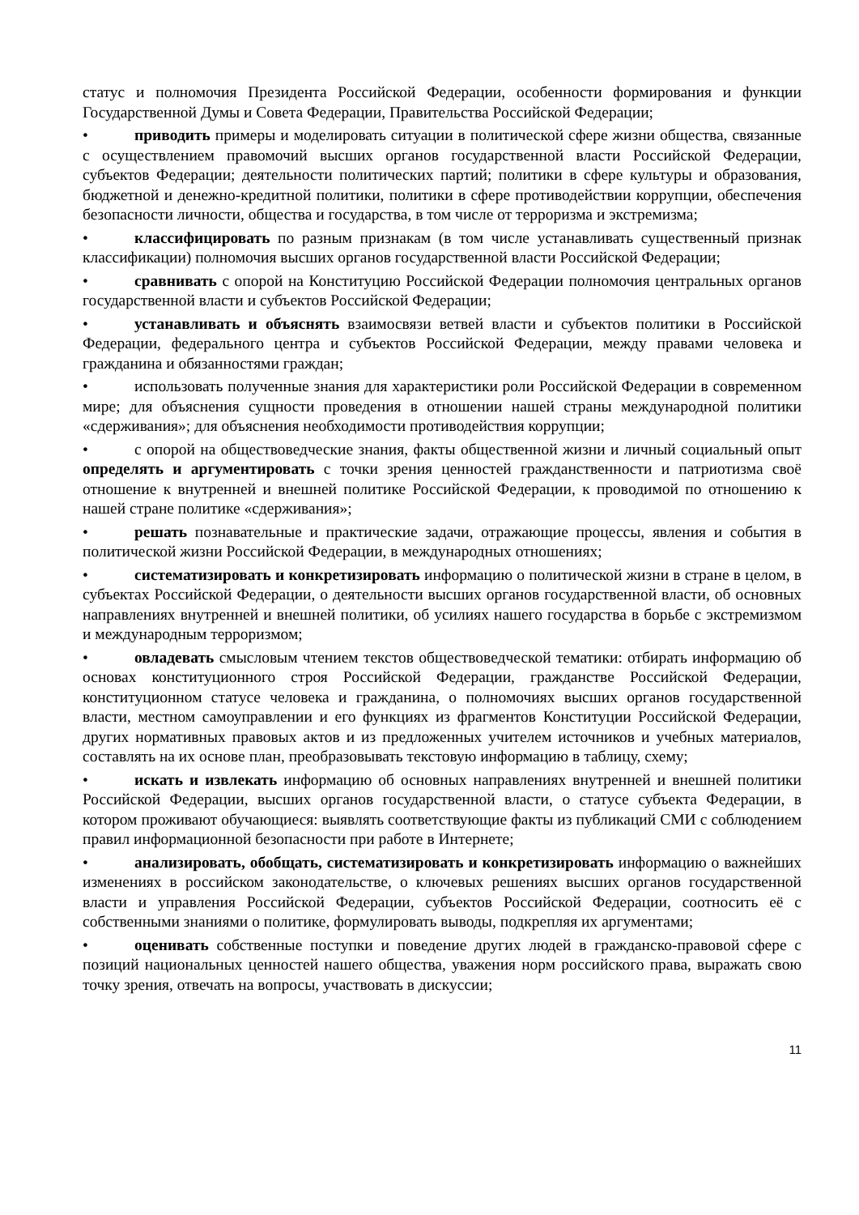статус и полномочия Президента Российской Федерации, особенности формирования и функции Государственной Думы и Совета Федерации, Правительства Российской Федерации;
• приводить примеры и моделировать ситуации в политической сфере жизни общества, связанные с осуществлением правомочий высших органов государственной власти Российской Федерации, субъектов Федерации; деятельности политических партий; политики в сфере культуры и образования, бюджетной и денежно-кредитной политики, политики в сфере противодействии коррупции, обеспечения безопасности личности, общества и государства, в том числе от терроризма и экстремизма;
• классифицировать по разным признакам (в том числе устанавливать существенный признак классификации) полномочия высших органов государственной власти Российской Федерации;
• сравнивать с опорой на Конституцию Российской Федерации полномочия центральных органов государственной власти и субъектов Российской Федерации;
• устанавливать и объяснять взаимосвязи ветвей власти и субъектов политики в Российской Федерации, федерального центра и субъектов Российской Федерации, между правами человека и гражданина и обязанностями граждан;
• использовать полученные знания для характеристики роли Российской Федерации в современном мире; для объяснения сущности проведения в отношении нашей страны международной политики «сдерживания»; для объяснения необходимости противодействия коррупции;
• с опорой на обществоведческие знания, факты общественной жизни и личный социальный опыт определять и аргументировать с точки зрения ценностей гражданственности и патриотизма своё отношение к внутренней и внешней политике Российской Федерации, к проводимой по отношению к нашей стране политике «сдерживания»;
• решать познавательные и практические задачи, отражающие процессы, явления и события в политической жизни Российской Федерации, в международных отношениях;
• систематизировать и конкретизировать информацию о политической жизни в стране в целом, в субъектах Российской Федерации, о деятельности высших органов государственной власти, об основных направлениях внутренней и внешней политики, об усилиях нашего государства в борьбе с экстремизмом и международным терроризмом;
• овладевать смысловым чтением текстов обществоведческой тематики: отбирать информацию об основах конституционного строя Российской Федерации, гражданстве Российской Федерации, конституционном статусе человека и гражданина, о полномочиях высших органов государственной власти, местном самоуправлении и его функциях из фрагментов Конституции Российской Федерации, других нормативных правовых актов и из предложенных учителем источников и учебных материалов, составлять на их основе план, преобразовывать текстовую информацию в таблицу, схему;
• искать и извлекать информацию об основных направлениях внутренней и внешней политики Российской Федерации, высших органов государственной власти, о статусе субъекта Федерации, в котором проживают обучающиеся: выявлять соответствующие факты из публикаций СМИ с соблюдением правил информационной безопасности при работе в Интернете;
• анализировать, обобщать, систематизировать и конкретизировать информацию о важнейших изменениях в российском законодательстве, о ключевых решениях высших органов государственной власти и управления Российской Федерации, субъектов Российской Федерации, соотносить её с собственными знаниями о политике, формулировать выводы, подкрепляя их аргументами;
• оценивать собственные поступки и поведение других людей в гражданско-правовой сфере с позиций национальных ценностей нашего общества, уважения норм российского права, выражать свою точку зрения, отвечать на вопросы, участвовать в дискуссии;
11